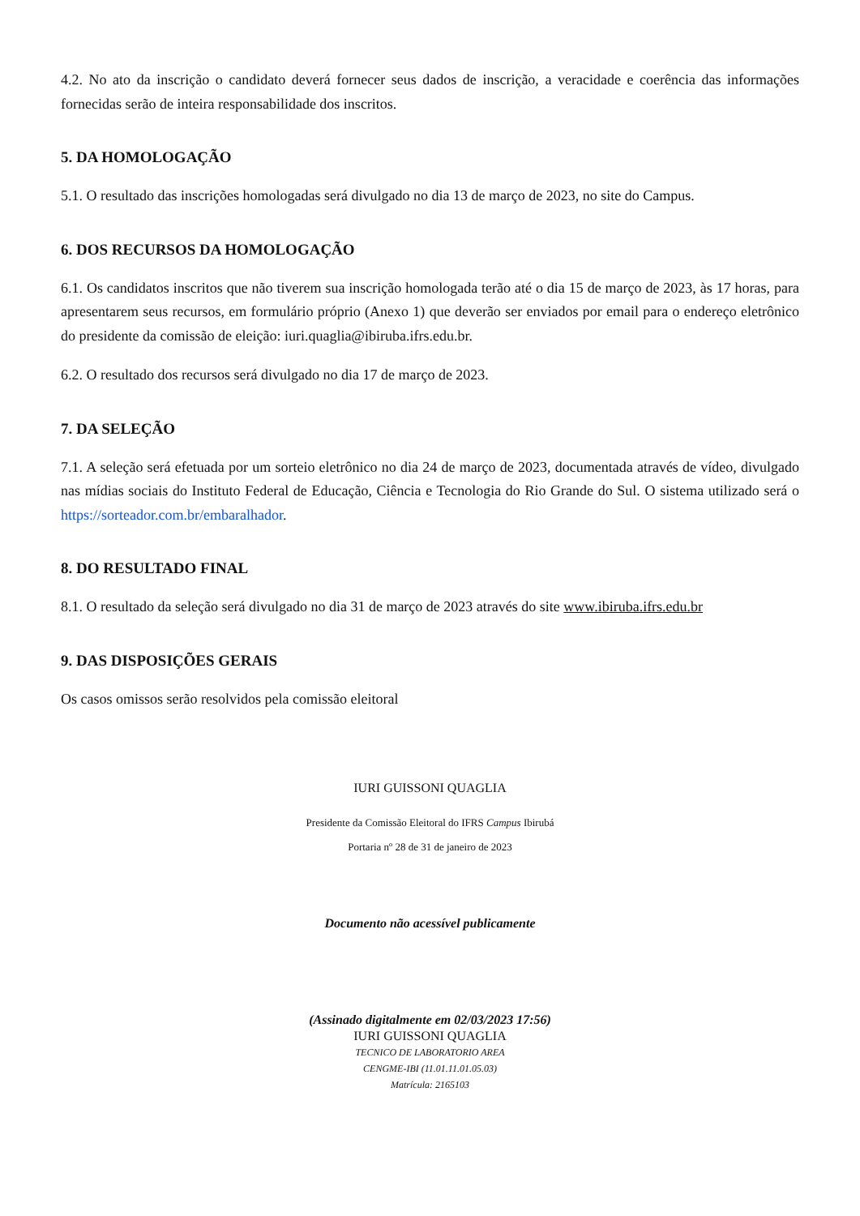4.2. No ato da inscrição o candidato deverá fornecer seus dados de inscrição, a veracidade e coerência das informações fornecidas serão de inteira responsabilidade dos inscritos.
5. DA HOMOLOGAÇÃO
5.1. O resultado das inscrições homologadas será divulgado no dia 13 de março de 2023, no site do Campus.
6. DOS RECURSOS DA HOMOLOGAÇÃO
6.1. Os candidatos inscritos que não tiverem sua inscrição homologada terão até o dia 15 de março de 2023, às 17 horas, para apresentarem seus recursos, em formulário próprio (Anexo 1) que deverão ser enviados por email para o endereço eletrônico do presidente da comissão de eleição: iuri.quaglia@ibiruba.ifrs.edu.br.
6.2. O resultado dos recursos será divulgado no dia 17 de março de 2023.
7. DA SELEÇÃO
7.1. A seleção será efetuada por um sorteio eletrônico no dia 24 de março de 2023, documentada através de vídeo, divulgado nas mídias sociais do Instituto Federal de Educação, Ciência e Tecnologia do Rio Grande do Sul. O sistema utilizado será o https://sorteador.com.br/embaralhador.
8. DO RESULTADO FINAL
8.1. O resultado da seleção será divulgado no dia 31 de março de 2023 através do site www.ibiruba.ifrs.edu.br
9. DAS DISPOSIÇÕES GERAIS
Os casos omissos serão resolvidos pela comissão eleitoral
IURI GUISSONI QUAGLIA
Presidente da Comissão Eleitoral do IFRS Campus Ibirubá
Portaria nº 28 de 31 de janeiro de 2023
Documento não acessível publicamente
(Assinado digitalmente em 02/03/2023 17:56)
IURI GUISSONI QUAGLIA
TECNICO DE LABORATORIO AREA
CENGME-IBI (11.01.11.01.05.03)
Matrícula: 2165103